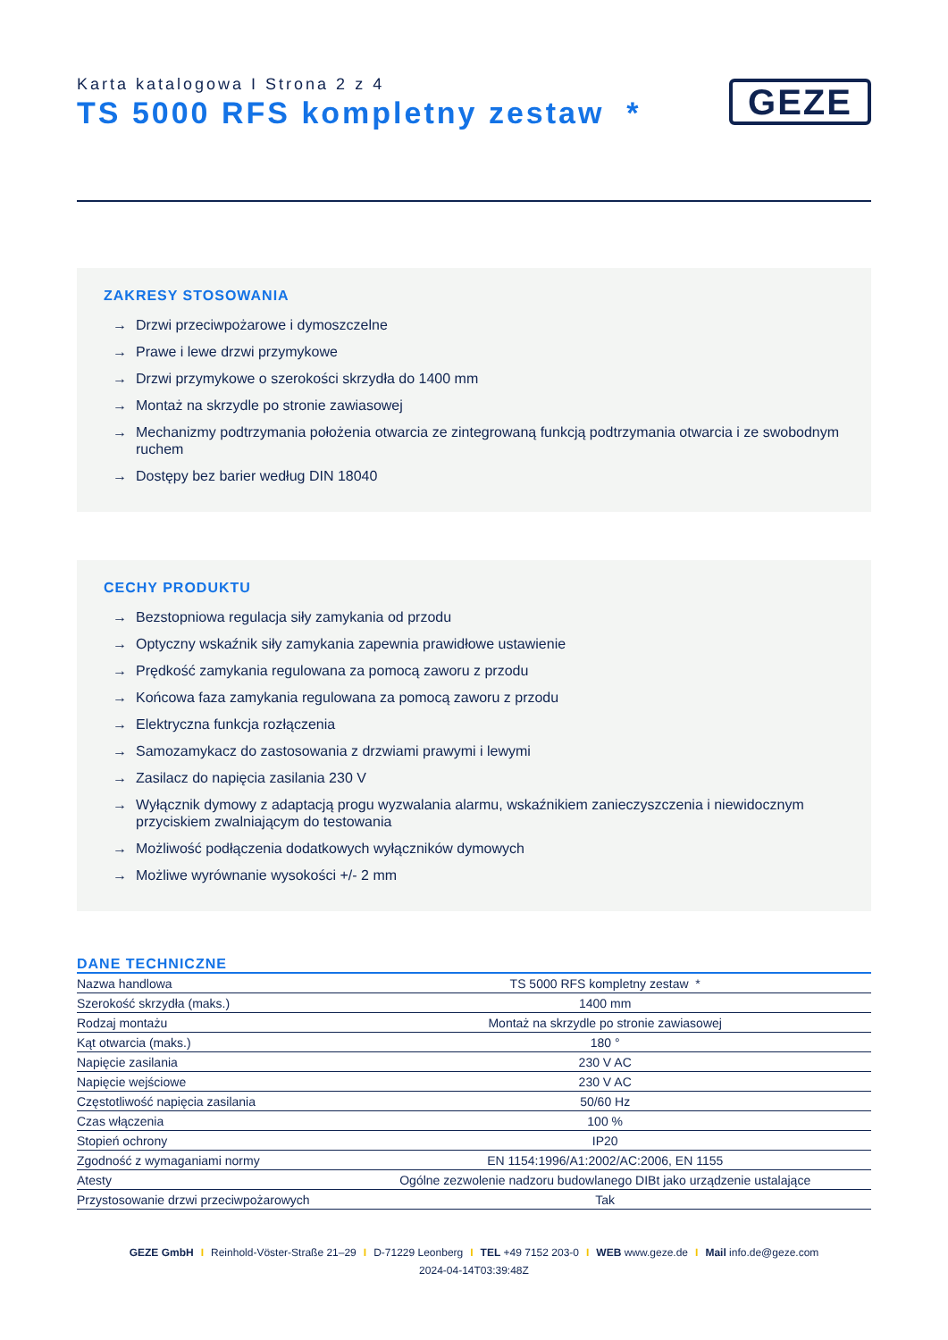Karta katalogowa I Strona 2 z 4
TS 5000 RFS kompletny zestaw *
GEZE
ZAKRESY STOSOWANIA
→ Drzwi przeciwpożarowe i dymoszczelne
→ Prawe i lewe drzwi przymykowe
→ Drzwi przymykowe o szerokości skrzydła do 1400 mm
→ Montaż na skrzydle po stronie zawiasowej
→ Mechanizmy podtrzymania położenia otwarcia ze zintegrowaną funkcją podtrzymania otwarcia i ze swobodnym ruchem
→ Dostępy bez barier według DIN 18040
CECHY PRODUKTU
→ Bezstopniowa regulacja siły zamykania od przodu
→ Optyczny wskaźnik siły zamykania zapewnia prawidłowe ustawienie
→ Prędkość zamykania regulowana za pomocą zaworu z przodu
→ Końcowa faza zamykania regulowana za pomocą zaworu z przodu
→ Elektryczna funkcja rozłączenia
→ Samozamykacz do zastosowania z drzwiami prawymi i lewymi
→ Zasilacz do napięcia zasilania 230 V
→ Wyłącznik dymowy z adaptacją progu wyzwalania alarmu, wskaźnikiem zanieczyszczenia i niewidocznym przyciskiem zwalniającym do testowania
→ Możliwość podłączenia dodatkowych wyłączników dymowych
→ Możliwe wyrównanie wysokości +/- 2 mm
DANE TECHNICZNE
| Nazwa handlowa | TS 5000 RFS kompletny zestaw * |
| Szerokość skrzydła (maks.) | 1400 mm |
| Rodzaj montażu | Montaż na skrzydle po stronie zawiasowej |
| Kąt otwarcia (maks.) | 180 ° |
| Napięcie zasilania | 230 V AC |
| Napięcie wejściowe | 230 V AC |
| Częstotliwość napięcia zasilania | 50/60 Hz |
| Czas włączenia | 100 % |
| Stopień ochrony | IP20 |
| Zgodność z wymaganiami normy | EN 1154:1996/A1:2002/AC:2006, EN 1155 |
| Atesty | Ogólne zezwolenie nadzoru budowlanego DIBt jako urządzenie ustalające |
| Przystosowanie drzwi przeciwpożarowych | Tak |
GEZE GmbH I Reinhold-Vöster-Straße 21–29 I D-71229 Leonberg I TEL +49 7152 203-0 I WEB www.geze.de I Mail info.de@geze.com
2024-04-14T03:39:48Z